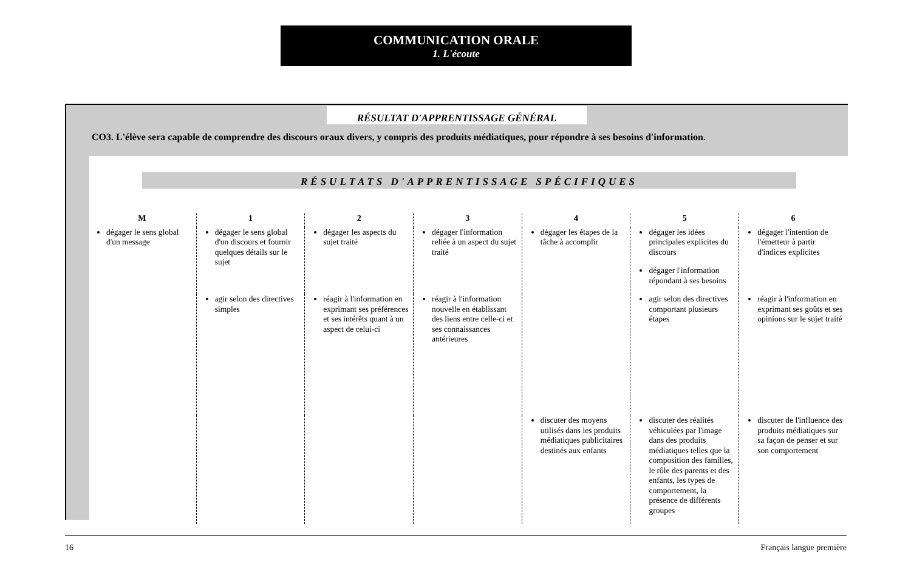COMMUNICATION ORALE
1. L'écoute
RÉSULTAT D'APPRENTISSAGE GÉNÉRAL
CO3. L'élève sera capable de comprendre des discours oraux divers, y compris des produits médiatiques, pour répondre à ses besoins d'information.
RÉSULTATS D'APPRENTISSAGE SPÉCIFIQUES
| M | 1 | 2 | 3 | 4 | 5 | 6 |
| --- | --- | --- | --- | --- | --- | --- |
| dégager le sens global d'un message | dégager le sens global d'un discours et fournir quelques détails sur le sujet | dégager les aspects du sujet traité | dégager l'information reliée à un aspect du sujet traité | dégager les étapes de la tâche à accomplir | dégager les idées principales explicites du discours dégager l'information répondant à ses besoins | dégager l'intention de l'émetteur à partir d'indices explicites |
| | agir selon des directives simples | réagir à l'information en exprimant ses préférences et ses intérêts quant à un aspect de celui-ci | réagir à l'information nouvelle en établissant des liens entre celle-ci et ses connaissances antérieures | | agir selon des directives comportant plusieurs étapes | réagir à l'information en exprimant ses goûts et ses opinions sur le sujet traité |
| | | | | discuter des moyens utilisés dans les produits médiatiques publicitaires destinés aux enfants | discuter des réalités véhiculées par l'image dans des produits médiatiques telles que la composition des familles, le rôle des parents et des enfants, les types de comportement, la présence de différents groupes | discuter de l'influence des produits médiatiques sur sa façon de penser et sur son comportement |
16 Français langue première